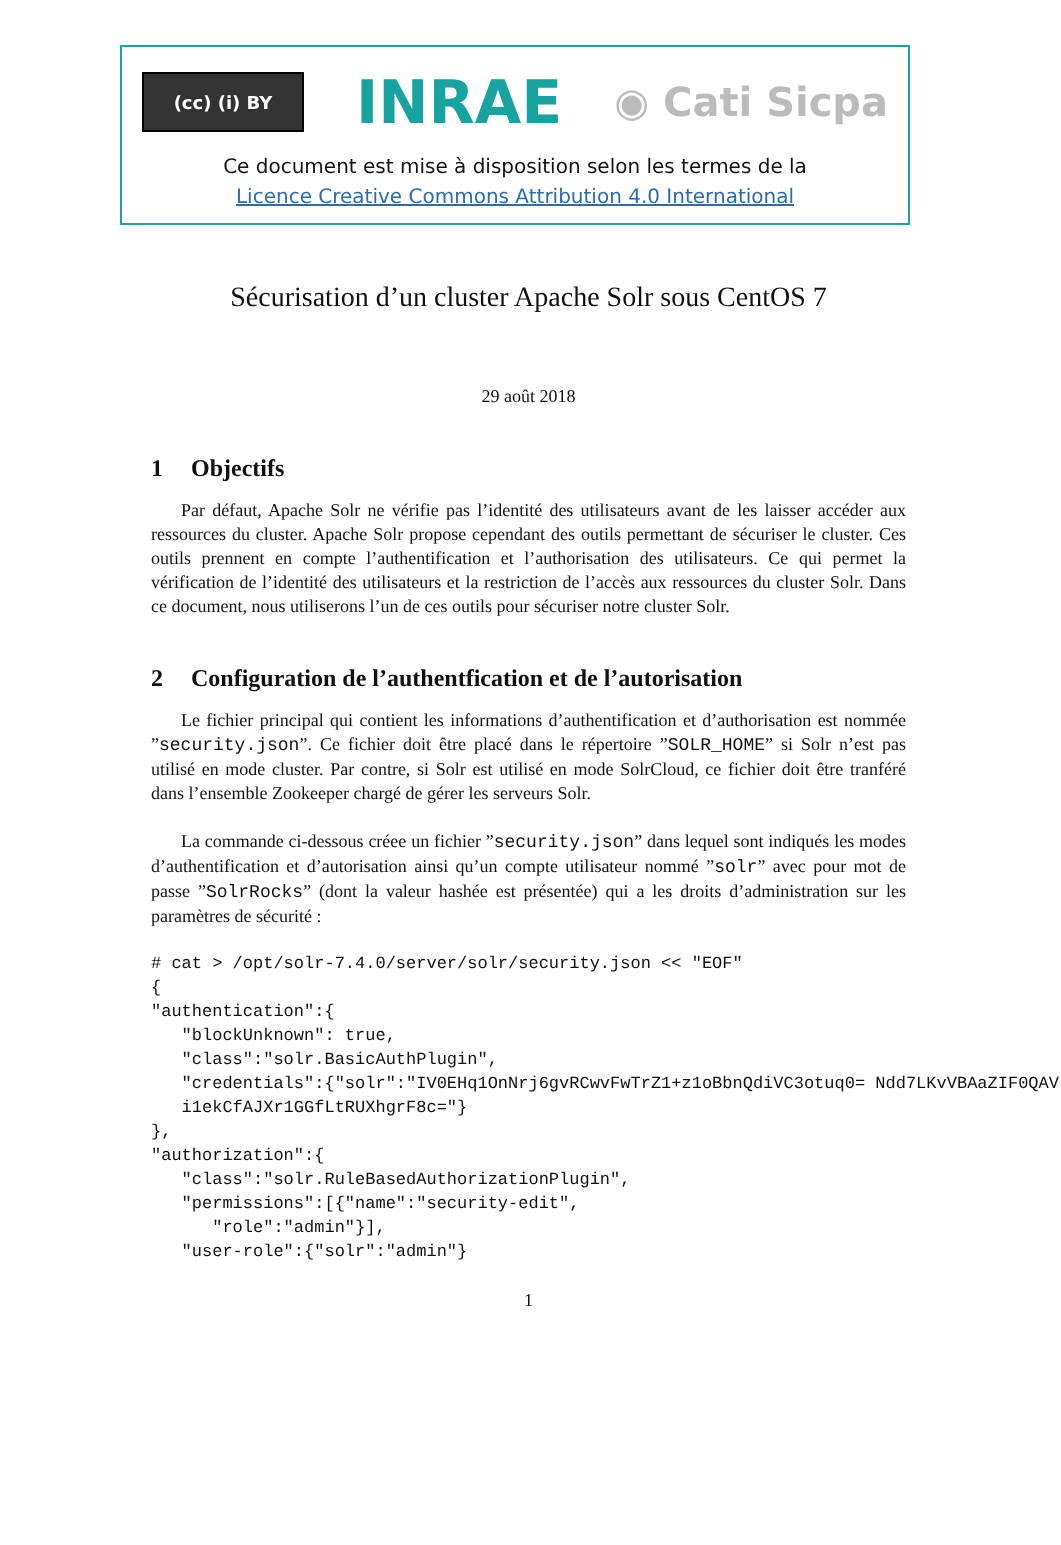(cc) (i) BY
INRAE
◉ Cati Sicpa
Ce document est mise à disposition selon les termes de la
Licence Creative Commons Attribution 4.0 International
Sécurisation d’un cluster Apache Solr sous CentOS 7
29 août 2018
1 Objectifs
Par défaut, Apache Solr ne vérifie pas l’identité des utilisateurs avant de les laisser accéder aux ressources du cluster. Apache Solr propose cependant des outils permettant de sécuriser le cluster. Ces outils prennent en compte l’authentification et l’authorisation des utilisateurs. Ce qui permet la vérification de l’identité des utilisateurs et la restriction de l’accès aux ressources du cluster Solr. Dans ce document, nous utiliserons l’un de ces outils pour sécuriser notre cluster Solr.
2 Configuration de l’authentfication et de l’autorisation
Le fichier principal qui contient les informations d’authentification et d’authorisation est nommée ”security.json”. Ce fichier doit être placé dans le répertoire ”SOLR_HOME” si Solr n’est pas utilisé en mode cluster. Par contre, si Solr est utilisé en mode SolrCloud, ce fichier doit être tranféré dans l’ensemble Zookeeper chargé de gérer les serveurs Solr.
La commande ci-dessous créee un fichier ”security.json” dans lequel sont indiqués les modes d’authentification et d’autorisation ainsi qu’un compte utilisateur nommé ”solr” avec pour mot de passe ”SolrRocks” (dont la valeur hashée est présentée) qui a les droits d’administration sur les paramètres de sécurité :
# cat > /opt/solr-7.4.0/server/solr/security.json << "EOF"
{
"authentication":{
   "blockUnknown": true,
   "class":"solr.BasicAuthPlugin",
   "credentials":{"solr":"IV0EHq1OnNrj6gvRCwvFwTrZ1+z1oBbnQdiVC3otuq0= Ndd7LKvVBAaZIF0QAV
   i1ekCfAJXr1GGfLtRUXhgrF8c="}
},
"authorization":{
   "class":"solr.RuleBasedAuthorizationPlugin",
   "permissions":[{"name":"security-edit",
      "role":"admin"}],
   "user-role":{"solr":"admin"}
1